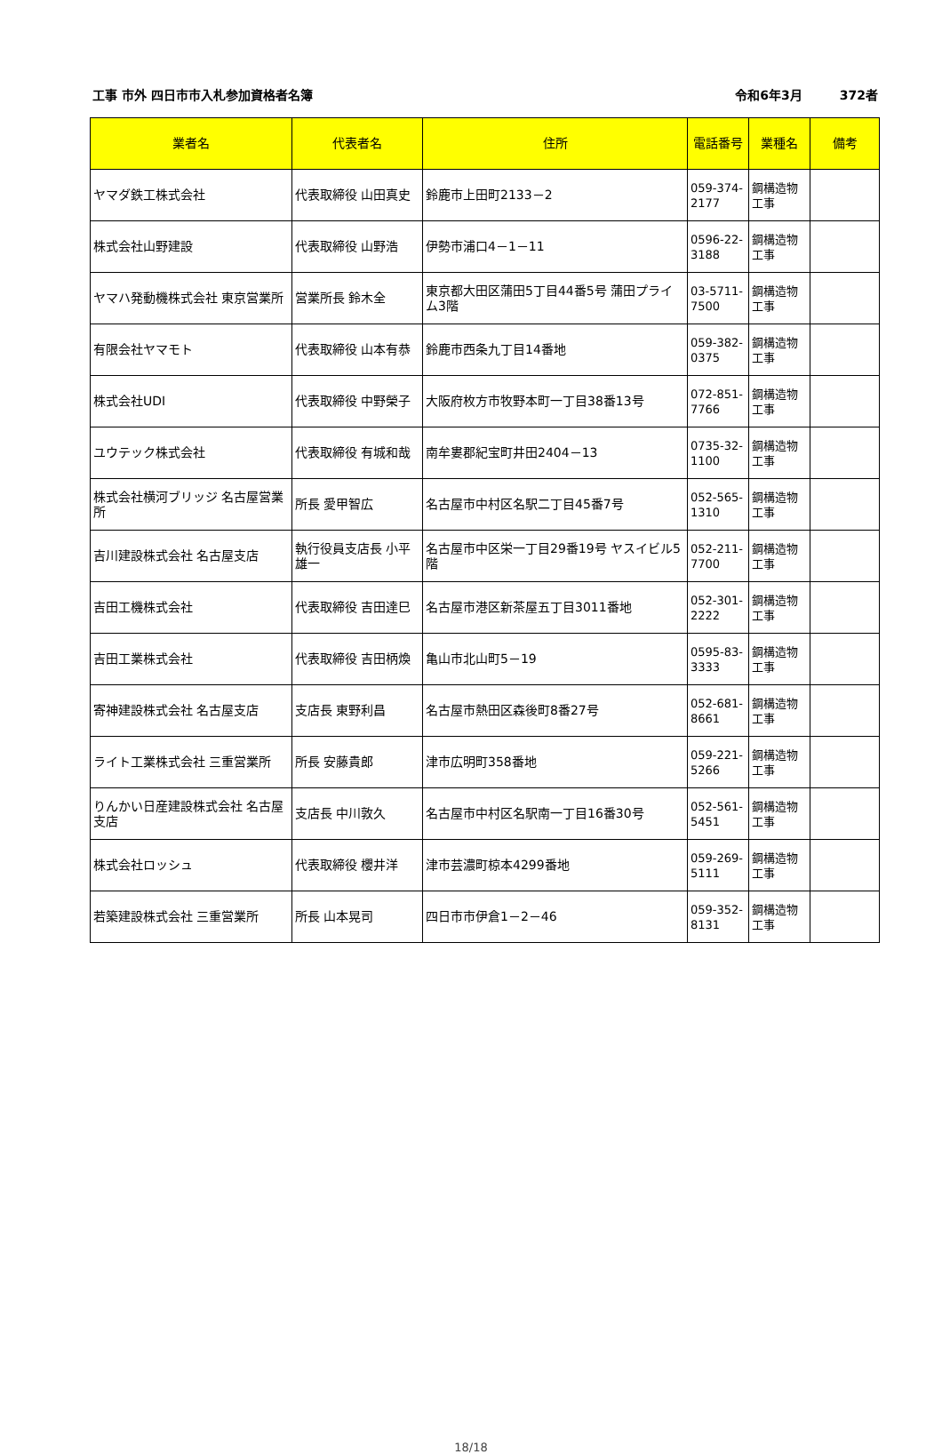工事 市外 四日市市入札参加資格者名簿 令和6年3月　　　372者
| 業者名 | 代表者名 | 住所 | 電話番号 | 業種名 | 備考 |
| --- | --- | --- | --- | --- | --- |
| ヤマダ鉄工株式会社 | 代表取締役 山田真史 | 鈴鹿市上田町2133－2 | 059-374-2177 | 鋼構造物工事 | |
| 株式会社山野建設 | 代表取締役 山野浩 | 伊勢市浦口4－1－11 | 0596-22-3188 | 鋼構造物工事 | |
| ヤマハ発動機株式会社 東京営業所 | 営業所長 鈴木全 | 東京都大田区蒲田5丁目44番5号 蒲田プライム3階 | 03-5711-7500 | 鋼構造物工事 | |
| 有限会社ヤマモト | 代表取締役 山本有恭 | 鈴鹿市西条九丁目14番地 | 059-382-0375 | 鋼構造物工事 | |
| 株式会社UDI | 代表取締役 中野榮子 | 大阪府枚方市牧野本町一丁目38番13号 | 072-851-7766 | 鋼構造物工事 | |
| ユウテック株式会社 | 代表取締役 有城和哉 | 南牟婁郡紀宝町井田2404－13 | 0735-32-1100 | 鋼構造物工事 | |
| 株式会社横河ブリッジ 名古屋営業所 | 所長 愛甲智広 | 名古屋市中村区名駅二丁目45番7号 | 052-565-1310 | 鋼構造物工事 | |
| 吉川建設株式会社 名古屋支店 | 執行役員支店長 小平雄一 | 名古屋市中区栄一丁目29番19号 ヤスイビル5階 | 052-211-7700 | 鋼構造物工事 | |
| 吉田工機株式会社 | 代表取締役 吉田達巳 | 名古屋市港区新茶屋五丁目3011番地 | 052-301-2222 | 鋼構造物工事 | |
| 吉田工業株式会社 | 代表取締役 吉田柄煥 | 亀山市北山町5－19 | 0595-83-3333 | 鋼構造物工事 | |
| 寄神建設株式会社 名古屋支店 | 支店長 東野利昌 | 名古屋市熱田区森後町8番27号 | 052-681-8661 | 鋼構造物工事 | |
| ライト工業株式会社 三重営業所 | 所長 安藤貴郎 | 津市広明町358番地 | 059-221-5266 | 鋼構造物工事 | |
| りんかい日産建設株式会社 名古屋支店 | 支店長 中川敦久 | 名古屋市中村区名駅南一丁目16番30号 | 052-561-5451 | 鋼構造物工事 | |
| 株式会社ロッシュ | 代表取締役 櫻井洋 | 津市芸濃町椋本4299番地 | 059-269-5111 | 鋼構造物工事 | |
| 若築建設株式会社 三重営業所 | 所長 山本晃司 | 四日市市伊倉1－2－46 | 059-352-8131 | 鋼構造物工事 | |
18/18